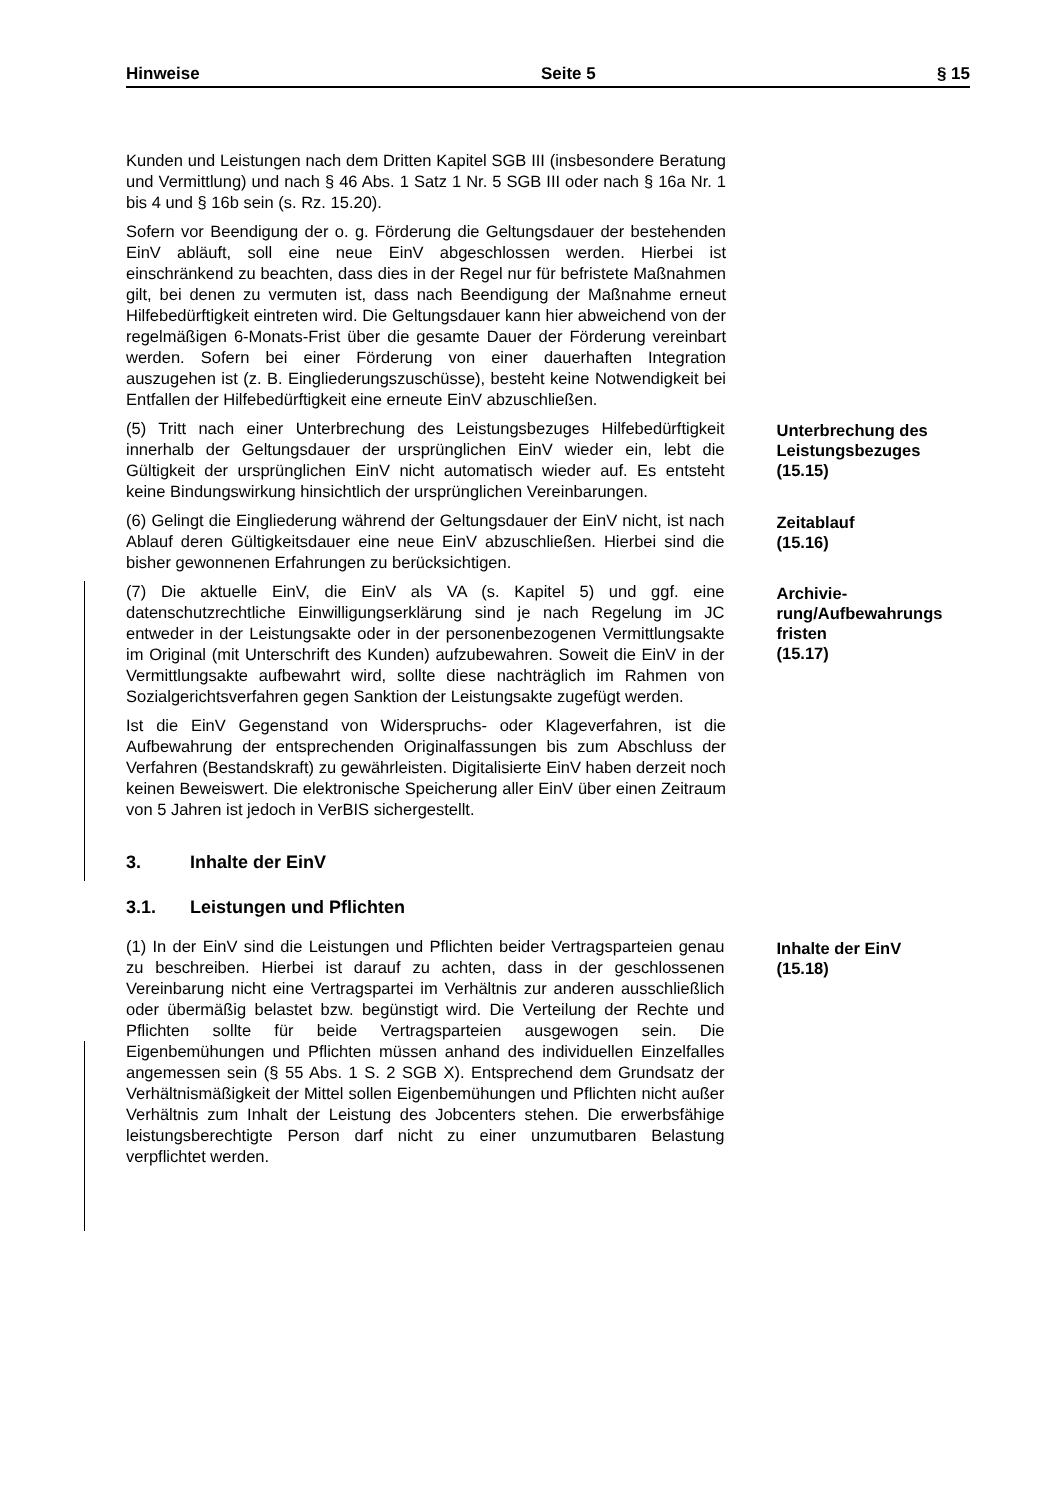Hinweise Seite 5 § 15
Kunden und Leistungen nach dem Dritten Kapitel SGB III (insbesondere Beratung und Vermittlung) und nach § 46 Abs. 1 Satz 1 Nr. 5 SGB III oder nach § 16a Nr. 1 bis 4 und § 16b sein (s. Rz. 15.20).
Sofern vor Beendigung der o. g. Förderung die Geltungsdauer der bestehenden EinV abläuft, soll eine neue EinV abgeschlossen werden. Hierbei ist einschränkend zu beachten, dass dies in der Regel nur für befristete Maßnahmen gilt, bei denen zu vermuten ist, dass nach Beendigung der Maßnahme erneut Hilfebedürftigkeit eintreten wird. Die Geltungsdauer kann hier abweichend von der regelmäßigen 6-Monats-Frist über die gesamte Dauer der Förderung vereinbart werden. Sofern bei einer Förderung von einer dauerhaften Integration auszugehen ist (z. B. Eingliederungszuschüsse), besteht keine Notwendigkeit bei Entfallen der Hilfebedürftigkeit eine erneute EinV abzuschließen.
(5) Tritt nach einer Unterbrechung des Leistungsbezuges Hilfebedürftigkeit innerhalb der Geltungsdauer der ursprünglichen EinV wieder ein, lebt die Gültigkeit der ursprünglichen EinV nicht automatisch wieder auf. Es entsteht keine Bindungswirkung hinsichtlich der ursprünglichen Vereinbarungen.
Unterbrechung des Leistungsbezuges
(15.15)
(6) Gelingt die Eingliederung während der Geltungsdauer der EinV nicht, ist nach Ablauf deren Gültigkeitsdauer eine neue EinV abzuschließen. Hierbei sind die bisher gewonnenen Erfahrungen zu berücksichtigen.
Zeitablauf
(15.16)
(7) Die aktuelle EinV, die EinV als VA (s. Kapitel 5) und ggf. eine datenschutzrechtliche Einwilligungserklärung sind je nach Regelung im JC entweder in der Leistungsakte oder in der personenbezogenen Vermittlungsakte im Original (mit Unterschrift des Kunden) aufzubewahren. Soweit die EinV in der Vermittlungsakte aufbewahrt wird, sollte diese nachträglich im Rahmen von Sozialgerichtsverfahren gegen Sanktion der Leistungsakte zugefügt werden.
Archivie-
rung/Aufbewahrungs fristen
(15.17)
Ist die EinV Gegenstand von Widerspruchs- oder Klageverfahren, ist die Aufbewahrung der entsprechenden Originalfassungen bis zum Abschluss der Verfahren (Bestandskraft) zu gewährleisten. Digitalisierte EinV haben derzeit noch keinen Beweiswert. Die elektronische Speicherung aller EinV über einen Zeitraum von 5 Jahren ist jedoch in VerBIS sichergestellt.
3. Inhalte der EinV
3.1. Leistungen und Pflichten
(1) In der EinV sind die Leistungen und Pflichten beider Vertragsparteien genau zu beschreiben. Hierbei ist darauf zu achten, dass in der geschlossenen Vereinbarung nicht eine Vertragspartei im Verhältnis zur anderen ausschließlich oder übermäßig belastet bzw. begünstigt wird. Die Verteilung der Rechte und Pflichten sollte für beide Vertragsparteien ausgewogen sein. Die Eigenbemühungen und Pflichten müssen anhand des individuellen Einzelfalles angemessen sein (§ 55 Abs. 1 S. 2 SGB X). Entsprechend dem Grundsatz der Verhältnismäßigkeit der Mittel sollen Eigenbemühungen und Pflichten nicht außer Verhältnis zum Inhalt der Leistung des Jobcenters stehen. Die erwerbsfähige leistungsberechtigte Person darf nicht zu einer unzumutbaren Belastung verpflichtet werden.
Inhalte der EinV
(15.18)